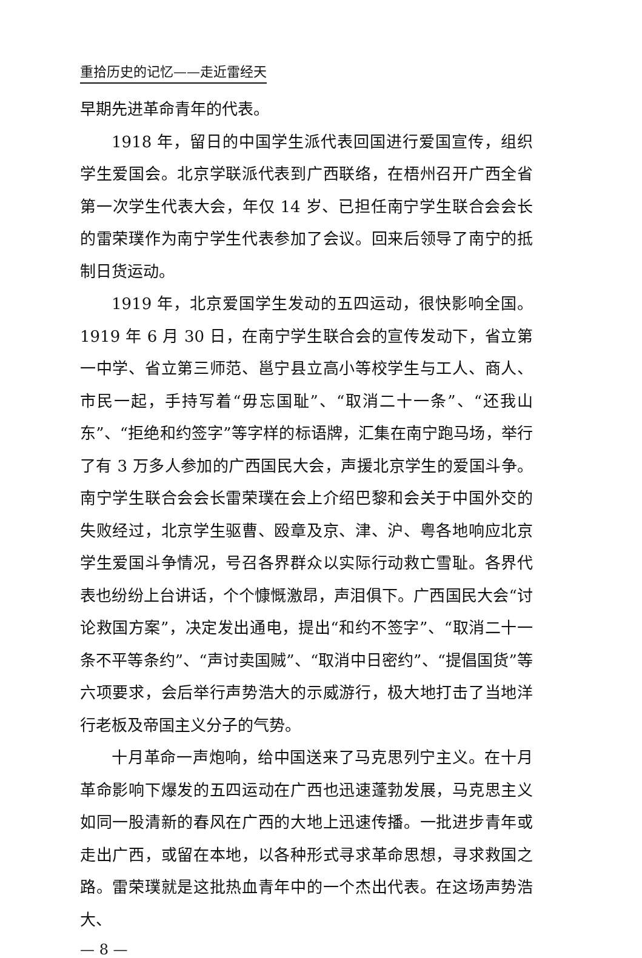重拾历史的记忆——走近雷经天
早期先进革命青年的代表。
1918 年，留日的中国学生派代表回国进行爱国宣传，组织学生爱国会。北京学联派代表到广西联络，在梧州召开广西全省第一次学生代表大会，年仅 14 岁、已担任南宁学生联合会会长的雷荣璞作为南宁学生代表参加了会议。回来后领导了南宁的抵制日货运动。
1919 年，北京爱国学生发动的五四运动，很快影响全国。1919 年 6 月 30 日，在南宁学生联合会的宣传发动下，省立第一中学、省立第三师范、邕宁县立高小等校学生与工人、商人、市民一起，手持写着“毋忘国耻”、“取消二十一条”、“还我山东”、“拒绝和约签字”等字样的标语牌，汇集在南宁跑马场，举行了有 3 万多人参加的广西国民大会，声援北京学生的爱国斗争。南宁学生联合会会长雷荣璞在会上介绍巴黎和会关于中国外交的失败经过，北京学生驱曹、殴章及京、津、沪、粤各地响应北京学生爱国斗争情况，号召各界群众以实际行动救亡雪耻。各界代表也纷纷上台讲话，个个慷慨激昂，声泪俱下。广西国民大会“讨论救国方案”，决定发出通电，提出“和约不签字”、“取消二十一条不平等条约”、“声讨卖国贼”、“取消中日密约”、“提倡国货”等六项要求，会后举行声势浩大的示威游行，极大地打击了当地洋行老板及帝国主义分子的气势。
十月革命一声炮响，给中国送来了马克思列宁主义。在十月革命影响下爆发的五四运动在广西也迅速蓬勃发展，马克思主义如同一股清新的春风在广西的大地上迅速传播。一批进步青年或走出广西，或留在本地，以各种形式寻求革命思想，寻求救国之路。雷荣璞就是这批热血青年中的一个杰出代表。在这场声势浩大、
— 8 —